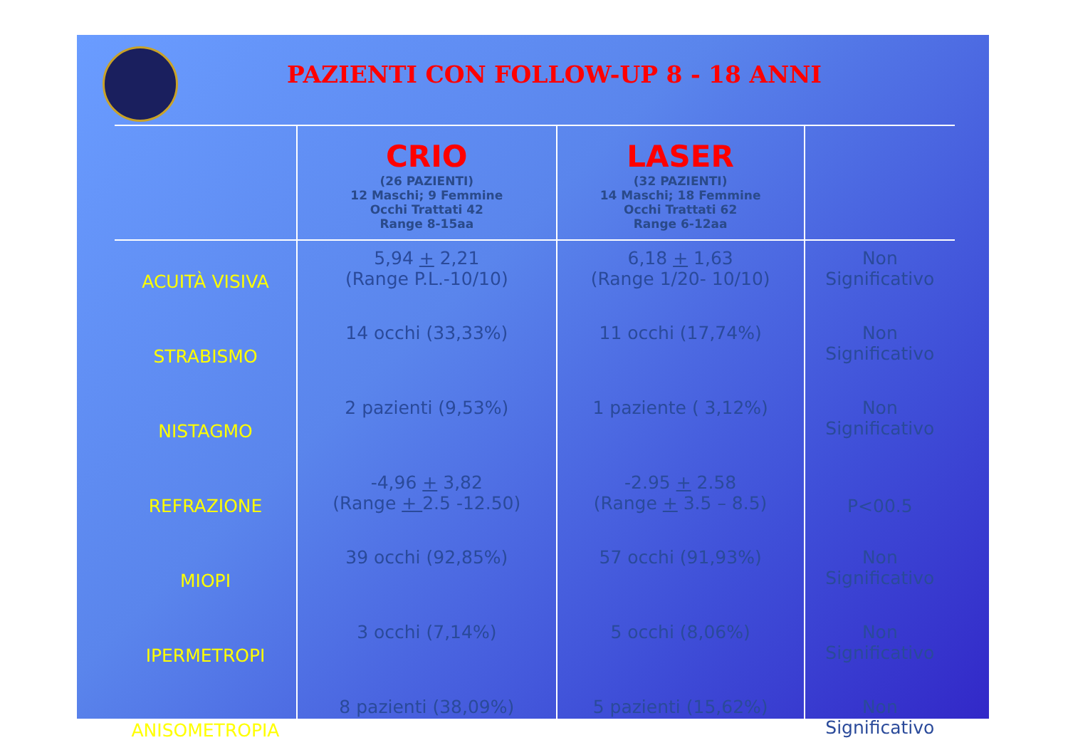PAZIENTI CON FOLLOW-UP 8 - 18 ANNI
| | CRIO (26 PAZIENTI) 12 Maschi; 9 Femmine Occhi Trattati 42 Range 8-15aa | LASER (32 PAZIENTI) 14 Maschi; 18 Femmine Occhi Trattati 62 Range 6-12aa | |
| --- | --- | --- | --- |
| ACUITÀ VISIVA | 5,94 + 2,21 (Range P.L.-10/10) | 6,18 + 1,63 (Range 1/20- 10/10) | Non Significativo |
| STRABISMO | 14 occhi (33,33%) | 11 occhi (17,74%) | Non Significativo |
| NISTAGMO | 2 pazienti (9,53%) | 1 paziente ( 3,12%) | Non Significativo |
| REFRAZIONE | -4,96 + 3,82 (Range + 2.5 -12.50) | -2.95 + 2.58 (Range + 3.5 – 8.5) | P<00.5 |
| MIOPI | 39 occhi (92,85%) | 57 occhi (91,93%) | Non Significativo |
| IPERMETROPI | 3 occhi (7,14%) | 5 occhi (8,06%) | Non Significativo |
| ANISOMETROPIA | 8 pazienti (38,09%) | 5 pazienti (15,62%) | Non Significativo |